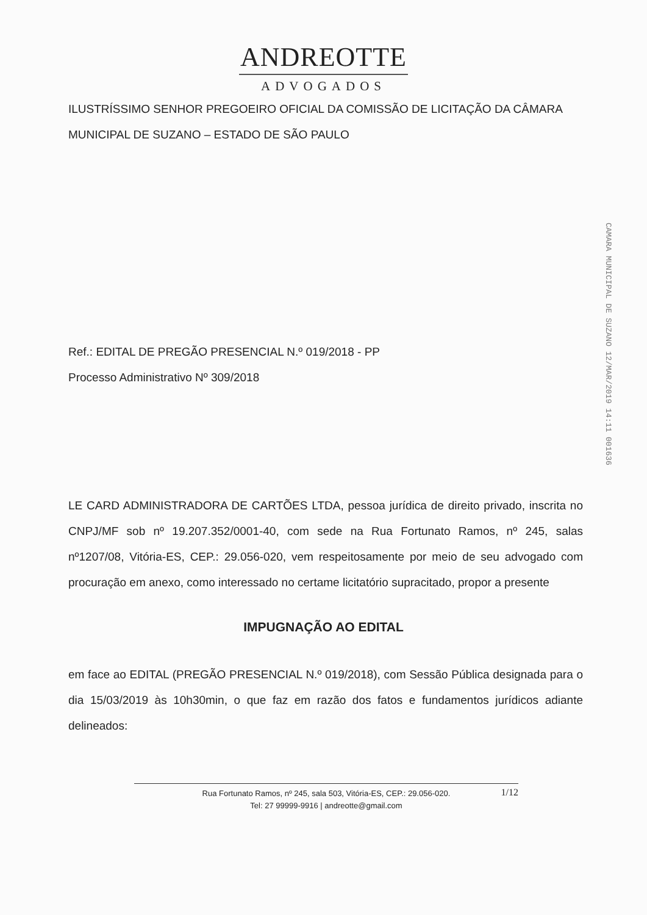ANDREOTTE
ADVOGADOS
ILUSTRÍSSIMO SENHOR PREGOEIRO OFICIAL DA COMISSÃO DE LICITAÇÃO DA CÂMARA MUNICIPAL DE SUZANO – ESTADO DE SÃO PAULO
Ref.: EDITAL DE PREGÃO PRESENCIAL N.º 019/2018 - PP
Processo Administrativo Nº 309/2018
LE CARD ADMINISTRADORA DE CARTÕES LTDA, pessoa jurídica de direito privado, inscrita no CNPJ/MF sob nº 19.207.352/0001-40, com sede na Rua Fortunato Ramos, nº 245, salas nº1207/08, Vitória-ES, CEP.: 29.056-020, vem respeitosamente por meio de seu advogado com procuração em anexo, como interessado no certame licitatório supracitado, propor a presente
IMPUGNAÇÃO AO EDITAL
em face ao EDITAL (PREGÃO PRESENCIAL N.º 019/2018), com Sessão Pública designada para o dia 15/03/2019 às 10h30min, o que faz em razão dos fatos e fundamentos jurídicos adiante delineados:
CAMARA MUNICIPAL DE SUZANO 12/MAR/2019 14:11 001636
Rua Fortunato Ramos, nº 245, sala 503, Vitória-ES, CEP.: 29.056-020.
Tel: 27 99999-9916 | andreotte@gmail.com
1/12